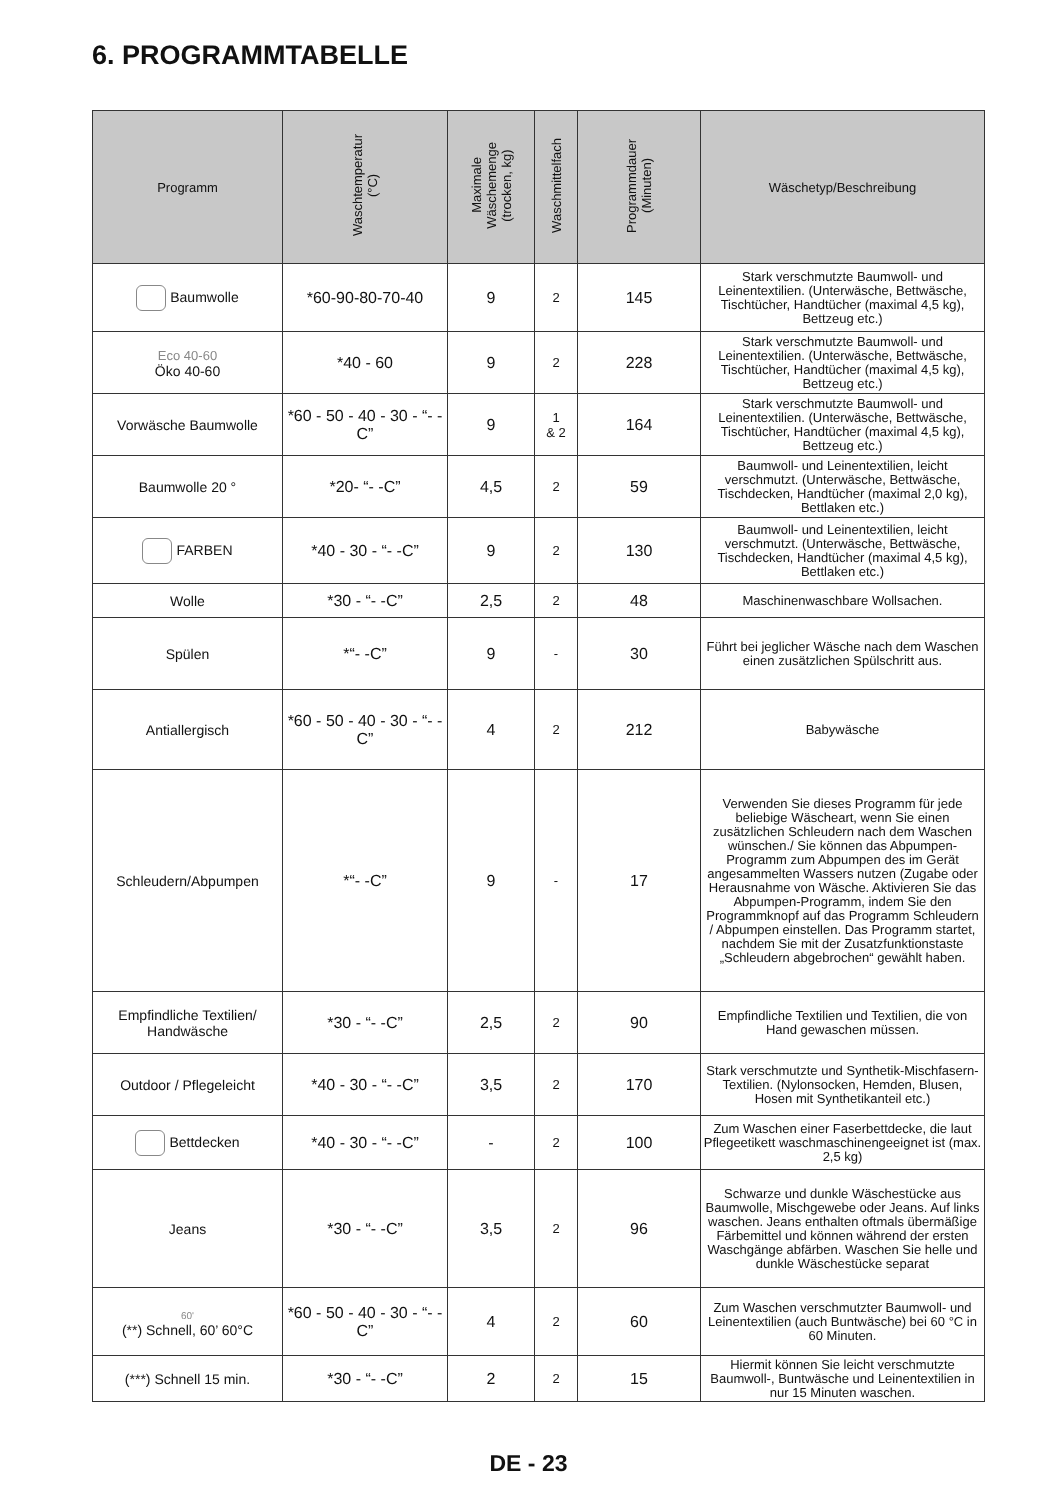6. PROGRAMMTABELLE
| Programm | Waschtemperatur (°C) | Maximale Wäschemenge (trocken, kg) | Waschmittelfach | Programmdauer (Minuten) | Wäschetyp/Beschreibung |
| --- | --- | --- | --- | --- | --- |
| Baumwolle | *60-90-80-70-40 | 9 | 2 | 145 | Stark verschmutzte Baumwoll- und Leinentextilien. (Unterwäsche, Bettwäsche, Tischtücher, Handtücher (maximal 4,5 kg), Bettzeug etc.) |
| Eco 40-60 Öko 40-60 | *40 - 60 | 9 | 2 | 228 | Stark verschmutzte Baumwoll- und Leinentextilien. (Unterwäsche, Bettwäsche, Tischtücher, Handtücher (maximal 4,5 kg), Bettzeug etc.) |
| Vorwäsche Baumwolle | *60 - 50 - 40 - 30 - “- -C” | 9 | 1 & 2 | 164 | Stark verschmutzte Baumwoll- und Leinentextilien. (Unterwäsche, Bettwäsche, Tischtücher, Handtücher (maximal 4,5 kg), Bettzeug etc.) |
| Baumwolle 20 ° | *20- “- -C” | 4,5 | 2 | 59 | Baumwoll- und Leinentextilien, leicht verschmutzt. (Unterwäsche, Bettwäsche, Tischdecken, Handtücher (maximal 2,0 kg), Bettlaken etc.) |
| FARBEN | *40 - 30 - “- -C” | 9 | 2 | 130 | Baumwoll- und Leinentextilien, leicht verschmutzt. (Unterwäsche, Bettwäsche, Tischdecken, Handtücher (maximal 4,5 kg), Bettlaken etc.) |
| Wolle | *30 - “- -C” | 2,5 | 2 | 48 | Maschinenwaschbare Wollsachen. |
| Spülen | *“- -C” | 9 | - | 30 | Führt bei jeglicher Wäsche nach dem Waschen einen zusätzlichen Spülschritt aus. |
| Antiallergisch | *60 - 50 - 40 - 30 - “- -C” | 4 | 2 | 212 | Babywäsche |
| Schleudern/Abpumpen | *“- -C” | 9 | - | 17 | Verwenden Sie dieses Programm für jede beliebige Wäscheart, wenn Sie einen zusätzlichen Schleudern nach dem Waschen wünschen./ Sie können das Abpumpen-Programm zum Abpumpen des im Gerät angesammelten Wassers nutzen (Zugabe oder Herausnahme von Wäsche. Aktivieren Sie das Abpumpen-Programm, indem Sie den Programmknopf auf das Programm Schleudern / Abpumpen einstellen. Das Programm startet, nachdem Sie mit der Zusatzfunktionstaste „Schleudern abgebrochen“ gewählt haben. |
| Empfindliche Textilien/ Handwäsche | *30 - “- -C” | 2,5 | 2 | 90 | Empfindliche Textilien und Textilien, die von Hand gewaschen müssen. |
| Outdoor / Pflegeleicht | *40 - 30 - “- -C” | 3,5 | 2 | 170 | Stark verschmutzte und Synthetik-Mischfasern-Textilien. (Nylonsocken, Hemden, Blusen, Hosen mit Synthetikanteil etc.) |
| Bettdecken | *40 - 30 - “- -C” | - | 2 | 100 | Zum Waschen einer Faserbettdecke, die laut Pflegeetikett waschmaschinengeeignet ist (max. 2,5 kg) |
| Jeans | *30 - “- -C” | 3,5 | 2 | 96 | Schwarze und dunkle Wäschestücke aus Baumwolle, Mischgewebe oder Jeans. Auf links waschen. Jeans enthalten oftmals übermäßige Färbemittel und können während der ersten Waschgänge abfärben. Waschen Sie helle und dunkle Wäschestücke separat |
| 60' (**) Schnell, 60’ 60°C | *60 - 50 - 40 - 30 - “- -C” | 4 | 2 | 60 | Zum Waschen verschmutzter Baumwoll- und Leinentextilien (auch Buntwäsche) bei 60 °C in 60 Minuten. |
| (***) Schnell 15 min. | *30 - “- -C” | 2 | 2 | 15 | Hiermit können Sie leicht verschmutzte Baumwoll-, Buntwäsche und Leinentextilien in nur 15 Minuten waschen. |
DE - 23